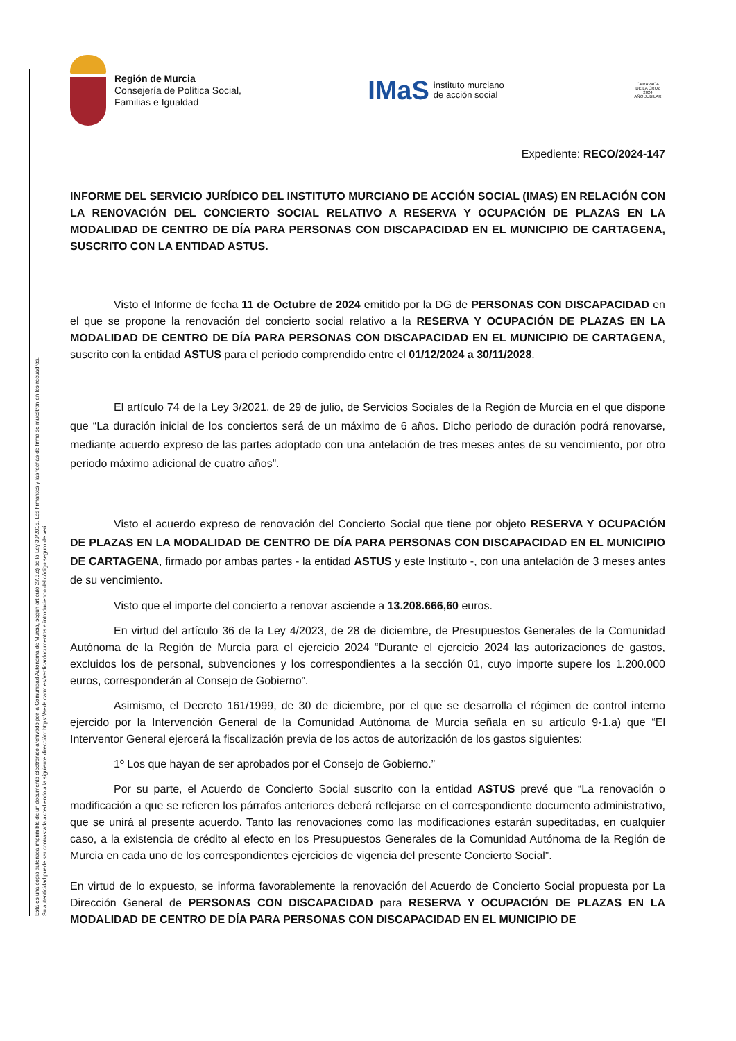Esta es una copia auténtica imprimible de un documento electrónico archivado por la Comunidad Autónoma de Murcia, según artículo 27.3.c) de la Ley 39/2015. Los firmantes y las fechas de firma se muestran en los recuadros.
Su autenticidad puede ser contrastada accediendo a la siguiente dirección: https://sede.carm.es/verificardocumentos e introduciendo del código seguro de veri
Región de Murcia
Consejería de Política Social,
Familias e Igualdad
IMaS instituto murciano
de acción social
CARAVACA
DE LA CRUZ 2024
AÑO JUBILAR
Expediente: RECO/2024-147
INFORME DEL SERVICIO JURÍDICO DEL INSTITUTO MURCIANO DE ACCIÓN SOCIAL (IMAS) EN RELACIÓN CON LA RENOVACIÓN DEL CONCIERTO SOCIAL RELATIVO A RESERVA Y OCUPACIÓN DE PLAZAS EN LA MODALIDAD DE CENTRO DE DÍA PARA PERSONAS CON DISCAPACIDAD EN EL MUNICIPIO DE CARTAGENA, SUSCRITO CON LA ENTIDAD ASTUS.
Visto el Informe de fecha 11 de Octubre de 2024 emitido por la DG de PERSONAS CON DISCAPACIDAD en el que se propone la renovación del concierto social relativo a la RESERVA Y OCUPACIÓN DE PLAZAS EN LA MODALIDAD DE CENTRO DE DÍA PARA PERSONAS CON DISCAPACIDAD EN EL MUNICIPIO DE CARTAGENA, suscrito con la entidad ASTUS para el periodo comprendido entre el 01/12/2024 a 30/11/2028.
El artículo 74 de la Ley 3/2021, de 29 de julio, de Servicios Sociales de la Región de Murcia en el que dispone que “La duración inicial de los conciertos será de un máximo de 6 años. Dicho periodo de duración podrá renovarse, mediante acuerdo expreso de las partes adoptado con una antelación de tres meses antes de su vencimiento, por otro periodo máximo adicional de cuatro años”.
Visto el acuerdo expreso de renovación del Concierto Social que tiene por objeto RESERVA Y OCUPACIÓN DE PLAZAS EN LA MODALIDAD DE CENTRO DE DÍA PARA PERSONAS CON DISCAPACIDAD EN EL MUNICIPIO DE CARTAGENA, firmado por ambas partes - la entidad ASTUS y este Instituto -, con una antelación de 3 meses antes de su vencimiento.
Visto que el importe del concierto a renovar asciende a 13.208.666,60 euros.
En virtud del artículo 36 de la Ley 4/2023, de 28 de diciembre, de Presupuestos Generales de la Comunidad Autónoma de la Región de Murcia para el ejercicio 2024 “Durante el ejercicio 2024 las autorizaciones de gastos, excluidos los de personal, subvenciones y los correspondientes a la sección 01, cuyo importe supere los 1.200.000 euros, corresponderán al Consejo de Gobierno”.
Asimismo, el Decreto 161/1999, de 30 de diciembre, por el que se desarrolla el régimen de control interno ejercido por la Intervención General de la Comunidad Autónoma de Murcia señala en su artículo 9-1.a) que “El Interventor General ejercerá la fiscalización previa de los actos de autorización de los gastos siguientes:
1º Los que hayan de ser aprobados por el Consejo de Gobierno.”
Por su parte, el Acuerdo de Concierto Social suscrito con la entidad ASTUS prevé que “La renovación o modificación a que se refieren los párrafos anteriores deberá reflejarse en el correspondiente documento administrativo, que se unirá al presente acuerdo. Tanto las renovaciones como las modificaciones estarán supeditadas, en cualquier caso, a la existencia de crédito al efecto en los Presupuestos Generales de la Comunidad Autónoma de la Región de Murcia en cada uno de los correspondientes ejercicios de vigencia del presente Concierto Social”.
En virtud de lo expuesto, se informa favorablemente la renovación del Acuerdo de Concierto Social propuesta por La Dirección General de PERSONAS CON DISCAPACIDAD para RESERVA Y OCUPACIÓN DE PLAZAS EN LA MODALIDAD DE CENTRO DE DÍA PARA PERSONAS CON DISCAPACIDAD EN EL MUNICIPIO DE